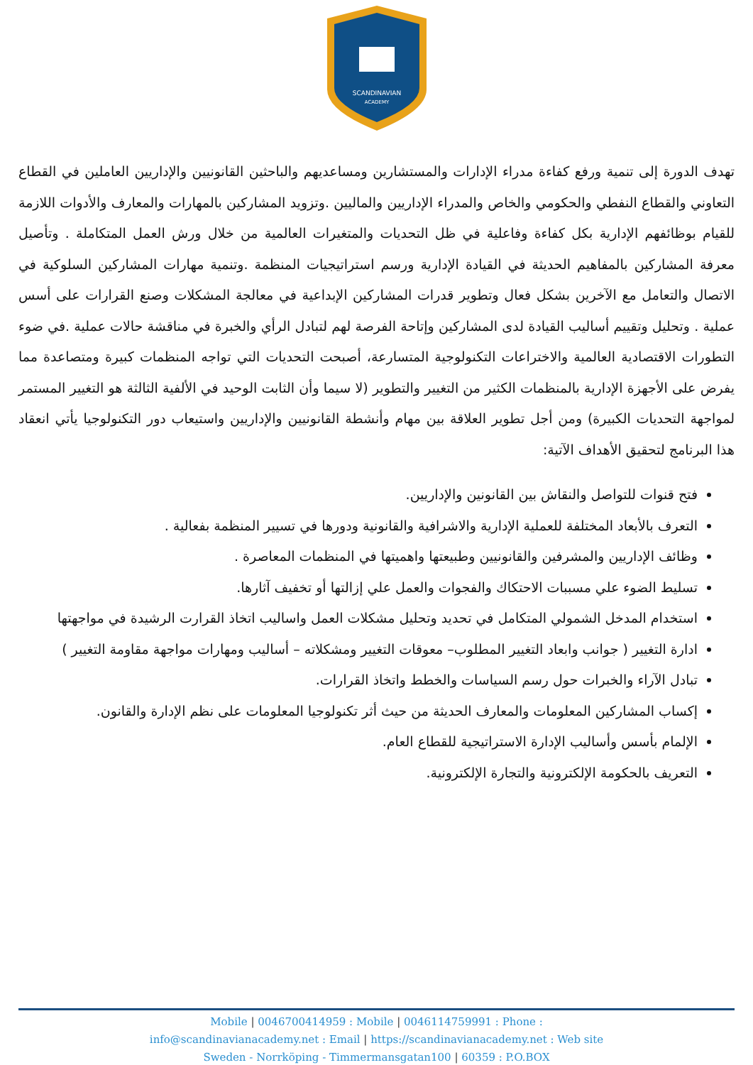SCANDINAVIAN
ACADEMY
تهدف الدورة إلى تنمية ورفع كفاءة مدراء الإدارات والمستشارين ومساعديهم والباحثين القانونيين والإداريين العاملين في القطاع التعاوني والقطاع النفطي والحكومي والخاص والمدراء الإداريين والماليين .وتزويد المشاركين بالمهارات والمعارف والأدوات اللازمة للقيام بوظائفهم الإدارية بكل كفاءة وفاعلية في ظل التحديات والمتغيرات العالمية من خلال ورش العمل المتكاملة . وتأصيل معرفة المشاركين بالمفاهيم الحديثة في القيادة الإدارية ورسم استراتيجيات المنظمة .وتنمية مهارات المشاركين السلوكية في الاتصال والتعامل مع الآخرين بشكل فعال وتطوير قدرات المشاركين الإبداعية في معالجة المشكلات وصنع القرارات على أسس عملية . وتحليل وتقييم أساليب القيادة لدى المشاركين وإتاحة الفرصة لهم لتبادل الرأي والخبرة في مناقشة حالات عملية .في ضوء التطورات الاقتصادية العالمية والاختراعات التكنولوجية المتسارعة، أصبحت التحديات التي تواجه المنظمات كبيرة ومتصاعدة مما يفرض على الأجهزة الإدارية بالمنظمات الكثير من التغيير والتطوير (لا سيما وأن الثابت الوحيد في الألفية الثالثة هو التغيير المستمر لمواجهة التحديات الكبيرة) ومن أجل تطوير العلاقة بين مهام وأنشطة القانونيين والإداريين واستيعاب دور التكنولوجيا يأتي انعقاد هذا البرنامج لتحقيق الأهداف الآتية:
فتح قنوات للتواصل والنقاش بين القانونين والإداريين.
التعرف بالأبعاد المختلفة للعملية الإدارية والاشرافية والقانونية ودورها في تسيير المنظمة بفعالية .
وظائف الإداريين والمشرفين والقانونيين وطبيعتها واهميتها في المنظمات المعاصرة .
تسليط الضوء علي مسببات الاحتكاك والفجوات والعمل علي إزالتها أو تخفيف آثارها.
استخدام المدخل الشمولي المتكامل في تحديد وتحليل مشكلات العمل واساليب اتخاذ القرارت الرشيدة في مواجهتها
ادارة التغيير ( جوانب وابعاد التغيير المطلوب– معوقات التغيير ومشكلاته – أساليب ومهارات مواجهة مقاومة التغيير )
تبادل الآراء والخبرات حول رسم السياسات والخطط واتخاذ القرارات.
إكساب المشاركين المعلومات والمعارف الحديثة من حيث أثر تكنولوجيا المعلومات على نظم الإدارة والقانون.
الإلمام بأسس وأساليب الإدارة الاستراتيجية للقطاع العام.
التعريف بالحكومة الإلكترونية والتجارة الإلكترونية.
Mobile | 0046700414959 : Mobile | 0046114759991 : Phone :
info@scandinavianacademy.net : Email | https://scandinavianacademy.net : Web site
Sweden - Norrköping - Timmermansgatan100 | 60359 : P.O.BOX